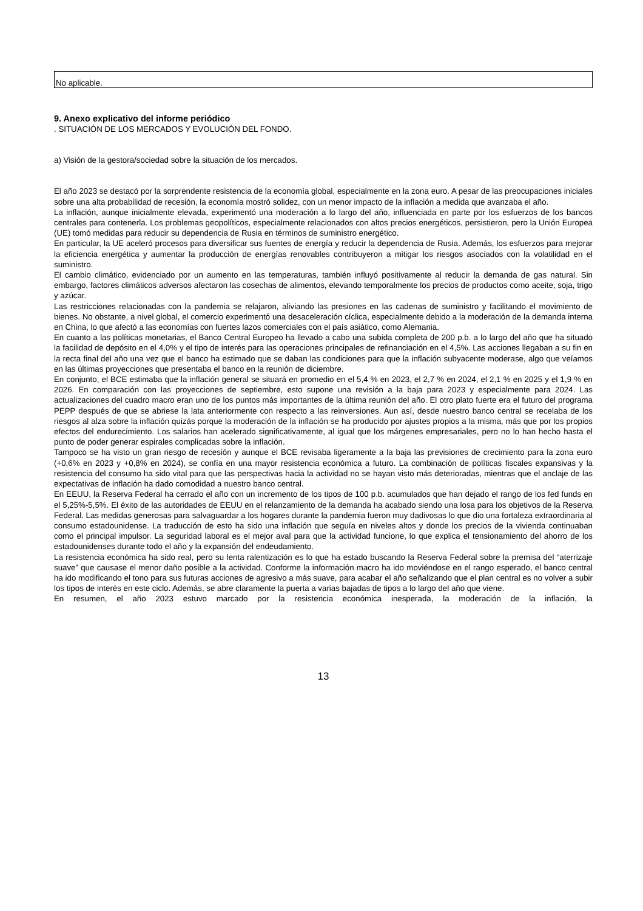No aplicable.
9. Anexo explicativo del informe periódico
. SITUACIÓN DE LOS MERCADOS Y EVOLUCIÓN DEL FONDO.
a) Visión de la gestora/sociedad sobre la situación de los mercados.
El año 2023 se destacó por la sorprendente resistencia de la economía global, especialmente en la zona euro. A pesar de las preocupaciones iniciales sobre una alta probabilidad de recesión, la economía mostró solidez, con un menor impacto de la inflación a medida que avanzaba el año.
La inflación, aunque inicialmente elevada, experimentó una moderación a lo largo del año, influenciada en parte por los esfuerzos de los bancos centrales para contenerla. Los problemas geopolíticos, especialmente relacionados con altos precios energéticos, persistieron, pero la Unión Europea (UE) tomó medidas para reducir su dependencia de Rusia en términos de suministro energético.
En particular, la UE aceleró procesos para diversificar sus fuentes de energía y reducir la dependencia de Rusia. Además, los esfuerzos para mejorar la eficiencia energética y aumentar la producción de energías renovables contribuyeron a mitigar los riesgos asociados con la volatilidad en el suministro.
El cambio climático, evidenciado por un aumento en las temperaturas, también influyó positivamente al reducir la demanda de gas natural. Sin embargo, factores climáticos adversos afectaron las cosechas de alimentos, elevando temporalmente los precios de productos como aceite, soja, trigo y azúcar.
Las restricciones relacionadas con la pandemia se relajaron, aliviando las presiones en las cadenas de suministro y facilitando el movimiento de bienes. No obstante, a nivel global, el comercio experimentó una desaceleración cíclica, especialmente debido a la moderación de la demanda interna en China, lo que afectó a las economías con fuertes lazos comerciales con el país asiático, como Alemania.
En cuanto a las políticas monetarias, el Banco Central Europeo ha llevado a cabo una subida completa de 200 p.b. a lo largo del año que ha situado la facilidad de depósito en el 4,0% y el tipo de interés para las operaciones principales de refinanciación en el 4,5%. Las acciones llegaban a su fin en la recta final del año una vez que el banco ha estimado que se daban las condiciones para que la inflación subyacente moderase, algo que veíamos en las últimas proyecciones que presentaba el banco en la reunión de diciembre.
En conjunto, el BCE estimaba que la inflación general se situará en promedio en el 5,4 % en 2023, el 2,7 % en 2024, el 2,1 % en 2025 y el 1,9 % en 2026. En comparación con las proyecciones de septiembre, esto supone una revisión a la baja para 2023 y especialmente para 2024. Las actualizaciones del cuadro macro eran uno de los puntos más importantes de la última reunión del año. El otro plato fuerte era el futuro del programa PEPP después de que se abriese la lata anteriormente con respecto a las reinversiones. Aun así, desde nuestro banco central se recelaba de los riesgos al alza sobre la inflación quizás porque la moderación de la inflación se ha producido por ajustes propios a la misma, más que por los propios efectos del endurecimiento. Los salarios han acelerado significativamente, al igual que los márgenes empresariales, pero no lo han hecho hasta el punto de poder generar espirales complicadas sobre la inflación.
Tampoco se ha visto un gran riesgo de recesión y aunque el BCE revisaba ligeramente a la baja las previsiones de crecimiento para la zona euro (+0,6% en 2023 y +0,8% en 2024), se confía en una mayor resistencia económica a futuro. La combinación de políticas fiscales expansivas y la resistencia del consumo ha sido vital para que las perspectivas hacia la actividad no se hayan visto más deterioradas, mientras que el anclaje de las expectativas de inflación ha dado comodidad a nuestro banco central.
En EEUU, la Reserva Federal ha cerrado el año con un incremento de los tipos de 100 p.b. acumulados que han dejado el rango de los fed funds en el 5,25%-5,5%. El éxito de las autoridades de EEUU en el relanzamiento de la demanda ha acabado siendo una losa para los objetivos de la Reserva Federal. Las medidas generosas para salvaguardar a los hogares durante la pandemia fueron muy dadivosas lo que dio una fortaleza extraordinaria al consumo estadounidense. La traducción de esto ha sido una inflación que seguía en niveles altos y donde los precios de la vivienda continuaban como el principal impulsor. La seguridad laboral es el mejor aval para que la actividad funcione, lo que explica el tensionamiento del ahorro de los estadounidenses durante todo el año y la expansión del endeudamiento.
La resistencia económica ha sido real, pero su lenta ralentización es lo que ha estado buscando la Reserva Federal sobre la premisa del “aterrizaje suave” que causase el menor daño posible a la actividad. Conforme la información macro ha ido moviéndose en el rango esperado, el banco central ha ido modificando el tono para sus futuras acciones de agresivo a más suave, para acabar el año señalizando que el plan central es no volver a subir los tipos de interés en este ciclo. Además, se abre claramente la puerta a varias bajadas de tipos a lo largo del año que viene.
En resumen, el año 2023 estuvo marcado por la resistencia económica inesperada, la moderación de la inflación, la
13